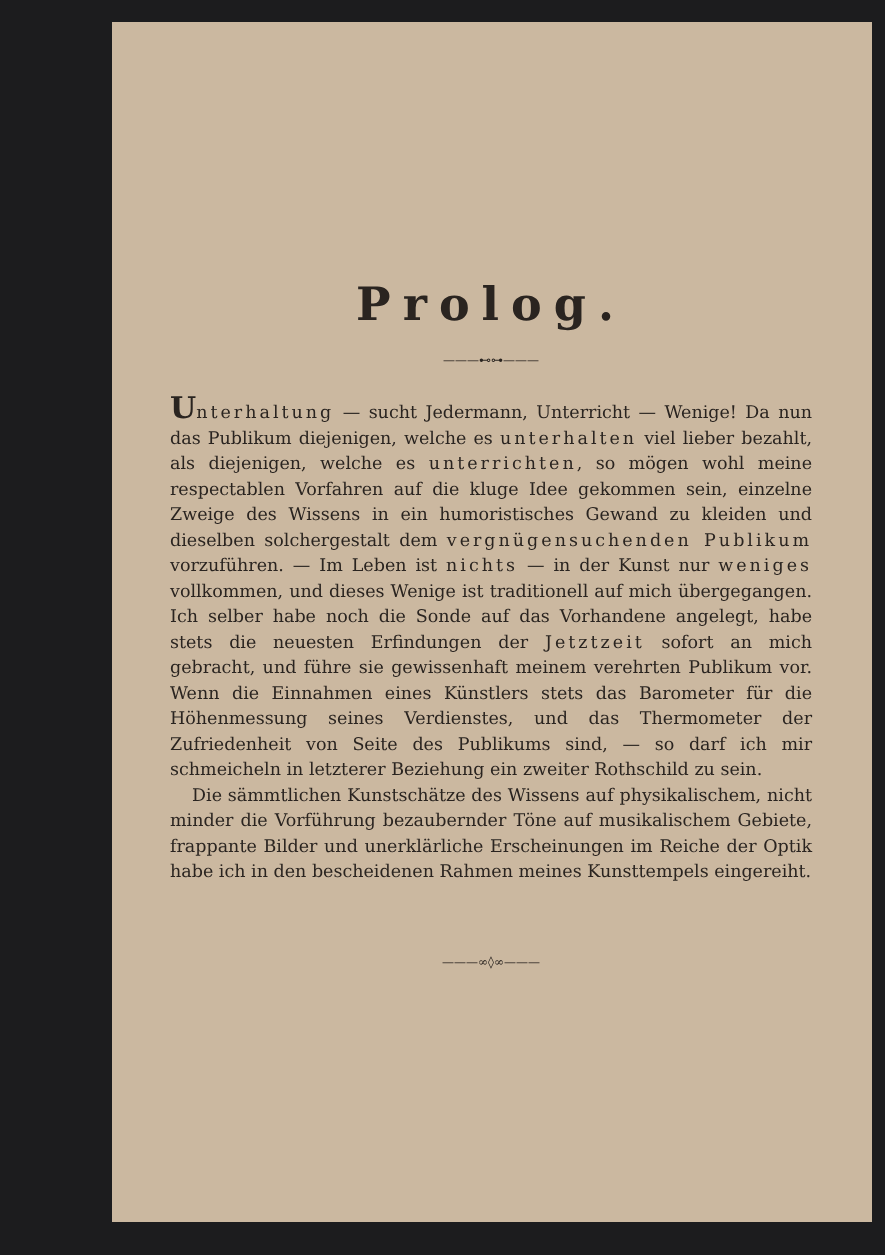Prolog.
———⊷⊶———
Unterhaltung — sucht Jedermann, Unterricht — Wenige! Da nun das Publikum diejenigen, welche es unterhalten viel lieber bezahlt, als diejenigen, welche es unterrichten, so mögen wohl meine respectablen Vorfahren auf die kluge Idee gekommen sein, einzelne Zweige des Wissens in ein humoristisches Gewand zu kleiden und dieselben solchergestalt dem vergnügensuchenden Publikum vorzuführen. — Im Leben ist nichts — in der Kunst nur weniges vollkommen, und dieses Wenige ist traditionell auf mich übergegangen. Ich selber habe noch die Sonde auf das Vorhandene angelegt, habe stets die neuesten Erfindungen der Jetztzeit sofort an mich gebracht, und führe sie gewissenhaft meinem verehrten Publikum vor. Wenn die Einnahmen eines Künstlers stets das Barometer für die Höhenmessung seines Verdienstes, und das Thermometer der Zufriedenheit von Seite des Publikums sind, — so darf ich mir schmeicheln in letzterer Beziehung ein zweiter Rothschild zu sein.
Die sämmtlichen Kunstschätze des Wissens auf physikalischem, nicht minder die Vorführung bezaubernder Töne auf musikalischem Gebiete, frappante Bilder und unerklärliche Erscheinungen im Reiche der Optik habe ich in den bescheidenen Rahmen meines Kunsttempels eingereiht.
———∞◊∞———